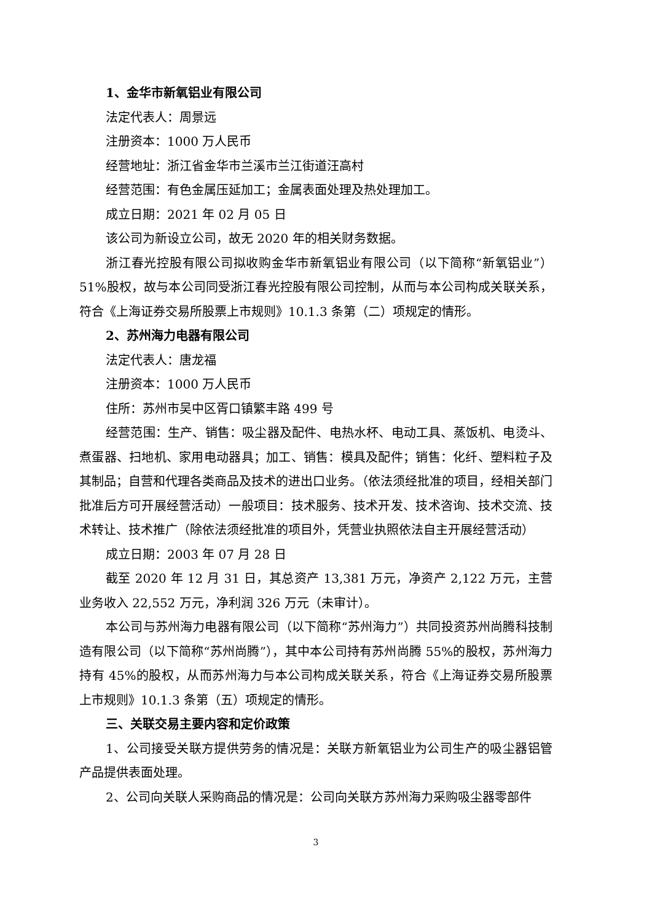1、金华市新氧铝业有限公司
法定代表人：周景远
注册资本：1000 万人民币
经营地址：浙江省金华市兰溪市兰江街道汪高村
经营范围：有色金属压延加工；金属表面处理及热处理加工。
成立日期：2021 年 02 月 05 日
该公司为新设立公司，故无 2020 年的相关财务数据。
浙江春光控股有限公司拟收购金华市新氧铝业有限公司（以下简称“新氧铝业”）51%股权，故与本公司同受浙江春光控股有限公司控制，从而与本公司构成关联关系，符合《上海证券交易所股票上市规则》10.1.3 条第（二）项规定的情形。
2、苏州海力电器有限公司
法定代表人：唐龙福
注册资本：1000 万人民币
住所：苏州市吴中区胥口镇繁丰路 499 号
经营范围：生产、销售：吸尘器及配件、电热水杯、电动工具、蒸饭机、电烫斗、煮蛋器、扫地机、家用电动器具；加工、销售：模具及配件；销售：化纤、塑料粒子及其制品；自营和代理各类商品及技术的进出口业务。（依法须经批准的项目，经相关部门批准后方可开展经营活动）一般项目：技术服务、技术开发、技术咨询、技术交流、技术转让、技术推广（除依法须经批准的项目外，凭营业执照依法自主开展经营活动）
成立日期：2003 年 07 月 28 日
截至 2020 年 12 月 31 日，其总资产 13,381 万元，净资产 2,122 万元，主营业务收入 22,552 万元，净利润 326 万元（未审计）。
本公司与苏州海力电器有限公司（以下简称“苏州海力”）共同投资苏州尚腾科技制造有限公司（以下简称“苏州尚腾”），其中本公司持有苏州尚腾 55%的股权，苏州海力持有 45%的股权，从而苏州海力与本公司构成关联关系，符合《上海证券交易所股票上市规则》10.1.3 条第（五）项规定的情形。
三、关联交易主要内容和定价政策
1、公司接受关联方提供劳务的情况是：关联方新氧铝业为公司生产的吸尘器铝管产品提供表面处理。
2、公司向关联人采购商品的情况是：公司向关联方苏州海力采购吸尘器零部件
3